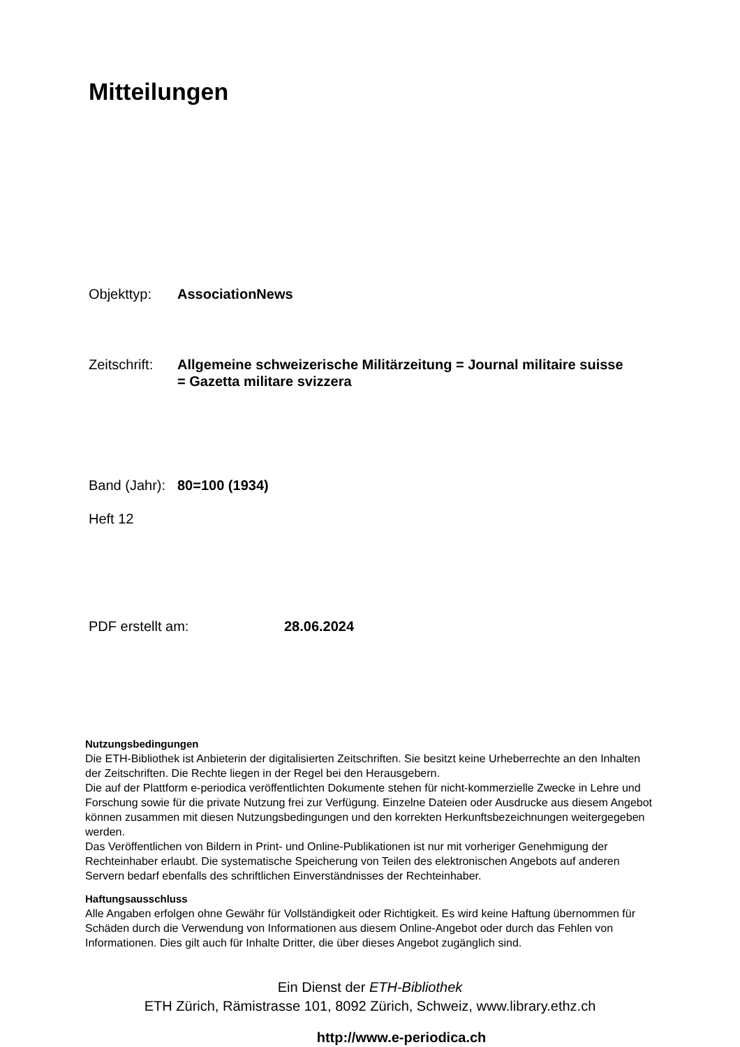Mitteilungen
Objekttyp: AssociationNews
Zeitschrift:
Allgemeine schweizerische Militärzeitung = Journal militaire suisse = Gazetta militare svizzera
Band (Jahr):
80=100 (1934)
Heft 12
PDF erstellt am: 28.06.2024
Nutzungsbedingungen
Die ETH-Bibliothek ist Anbieterin der digitalisierten Zeitschriften. Sie besitzt keine Urheberrechte an den Inhalten der Zeitschriften. Die Rechte liegen in der Regel bei den Herausgebern.
Die auf der Plattform e-periodica veröffentlichten Dokumente stehen für nicht-kommerzielle Zwecke in Lehre und Forschung sowie für die private Nutzung frei zur Verfügung. Einzelne Dateien oder Ausdrucke aus diesem Angebot können zusammen mit diesen Nutzungsbedingungen und den korrekten Herkunftsbezeichnungen weitergegeben werden.
Das Veröffentlichen von Bildern in Print- und Online-Publikationen ist nur mit vorheriger Genehmigung der Rechteinhaber erlaubt. Die systematische Speicherung von Teilen des elektronischen Angebots auf anderen Servern bedarf ebenfalls des schriftlichen Einverständnisses der Rechteinhaber.
Haftungsausschluss
Alle Angaben erfolgen ohne Gewähr für Vollständigkeit oder Richtigkeit. Es wird keine Haftung übernommen für Schäden durch die Verwendung von Informationen aus diesem Online-Angebot oder durch das Fehlen von Informationen. Dies gilt auch für Inhalte Dritter, die über dieses Angebot zugänglich sind.
Ein Dienst der ETH-Bibliothek
ETH Zürich, Rämistrasse 101, 8092 Zürich, Schweiz, www.library.ethz.ch
http://www.e-periodica.ch